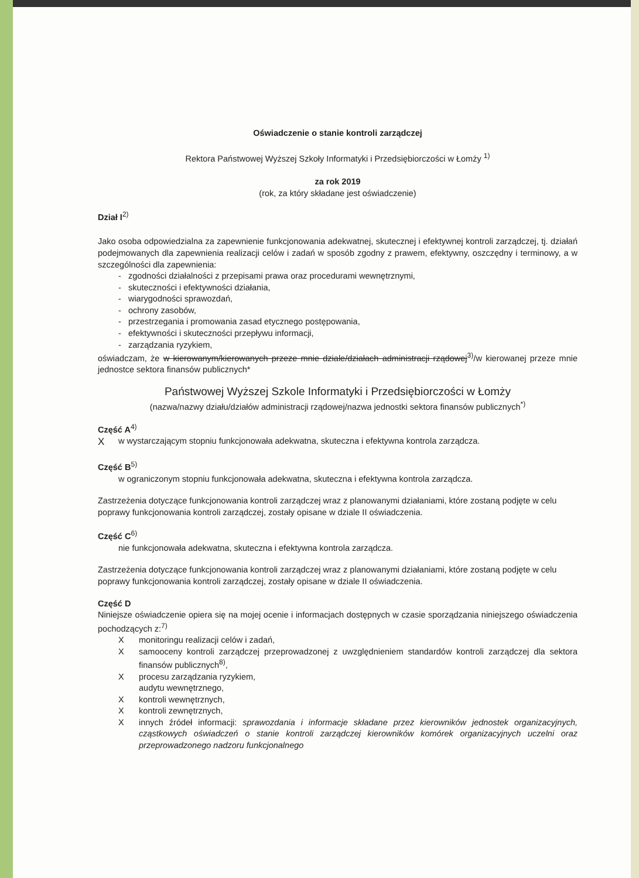Oświadczenie o stanie kontroli zarządczej
Rektora Państwowej Wyższej Szkoły Informatyki i Przedsiębiorczości w Łomży <sup>1)</sup>
za rok 2019
(rok, za który składane jest oświadczenie)
Dział I<sup>2)</sup>
Jako osoba odpowiedzialna za zapewnienie funkcjonowania adekwatnej, skutecznej i efektywnej kontroli zarządczej, tj. działań podejmowanych dla zapewnienia realizacji celów i zadań w sposób zgodny z prawem, efektywny, oszczędny i terminowy, a w szczególności dla zapewnienia:
- zgodności działalności z przepisami prawa oraz procedurami wewnętrznymi,
- skuteczności i efektywności działania,
- wiarygodności sprawozdań,
- ochrony zasobów,
- przestrzegania i promowania zasad etycznego postępowania,
- efektywności i skuteczności przepływu informacji,
- zarządzania ryzykiem,
oświadczam, że w kierowanym/kierowanych przeze mnie dziale/działach administracji rządowej<sup>3)</sup>/w kierowanej przeze mnie jednostce sektora finansów publicznych*
Państwowej Wyższej Szkole Informatyki i Przedsiębiorczości w Łomży
(nazwa/nazwy działu/działów administracji rządowej/nazwa jednostki sektora finansów publicznych<sup>*)</sup>
Część A<sup>4)</sup>
Xw wystarczającym stopniu funkcjonowała adekwatna, skuteczna i efektywna kontrola zarządcza.
Część B<sup>5)</sup>
w ograniczonym stopniu funkcjonowała adekwatna, skuteczna i efektywna kontrola zarządcza.
Zastrzeżenia dotyczące funkcjonowania kontroli zarządczej wraz z planowanymi działaniami, które zostaną podjęte w celu poprawy funkcjonowania kontroli zarządczej, zostały opisane w dziale II oświadczenia.
Część C<sup>6)</sup>
nie funkcjonowała adekwatna, skuteczna i efektywna kontrola zarządcza.
Zastrzeżenia dotyczące funkcjonowania kontroli zarządczej wraz z planowanymi działaniami, które zostaną podjęte w celu poprawy funkcjonowania kontroli zarządczej, zostały opisane w dziale II oświadczenia.
Część D
Niniejsze oświadczenie opiera się na mojej ocenie i informacjach dostępnych w czasie sporządzania niniejszego oświadczenia pochodzących z:<sup>7)</sup>
Xmonitoringu realizacji celów i zadań,
Xsamooceny kontroli zarządczej przeprowadzonej z uwzględnieniem standardów kontroli zarządczej dla sektora finansów publicznych<sup>8)</sup>,
Xprocesu zarządzania ryzykiem,
audytu wewnętrznego,
Xkontroli wewnętrznych,
Xkontroli zewnętrznych,
Xinnych źródeł informacji: sprawozdania i informacje składane przez kierowników jednostek organizacyjnych, cząstkowych oświadczeń o stanie kontroli zarządczej kierowników komórek organizacyjnych uczelni oraz przeprowadzonego nadzoru funkcjonalnego